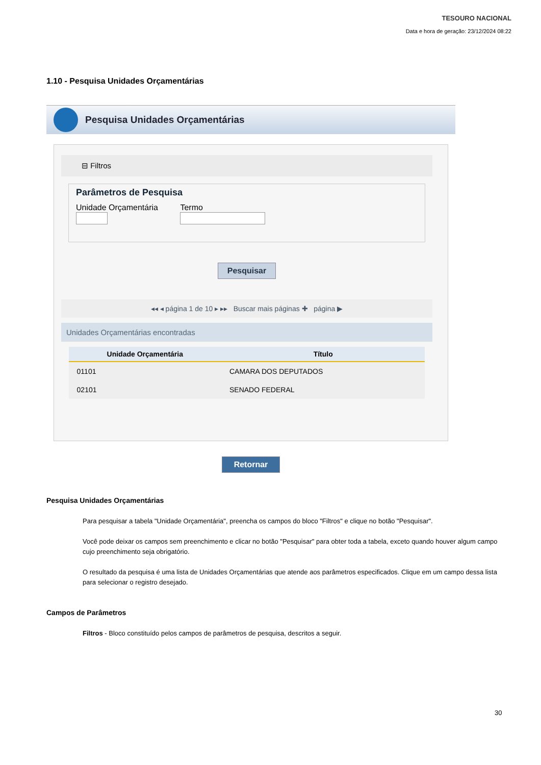TESOURO NACIONAL
Data e hora de geração: 23/12/2024 08:22
1.10 - Pesquisa Unidades Orçamentárias
Pesquisa Unidades Orçamentárias
⊟ Filtros
Parâmetros de Pesquisa
Unidade Orçamentária
Termo
Pesquisar
◂◂ ◂ página 1 de 10 ▸ ▸▸ Buscar mais páginas ✚ página ▶
Unidades Orçamentárias encontradas
| Unidade Orçamentária | Título |
| --- | --- |
| 01101 | CAMARA DOS DEPUTADOS |
| 02101 | SENADO FEDERAL |
Retornar
Pesquisa Unidades Orçamentárias
Para pesquisar a tabela "Unidade Orçamentária", preencha os campos do bloco "Filtros" e clique no botão "Pesquisar".
Você pode deixar os campos sem preenchimento e clicar no botão "Pesquisar" para obter toda a tabela, exceto quando houver algum campo cujo preenchimento seja obrigatório.
O resultado da pesquisa é uma lista de Unidades Orçamentárias que atende aos parâmetros especificados. Clique em um campo dessa lista para selecionar o registro desejado.
Campos de Parâmetros
Filtros - Bloco constituído pelos campos de parâmetros de pesquisa, descritos a seguir.
30